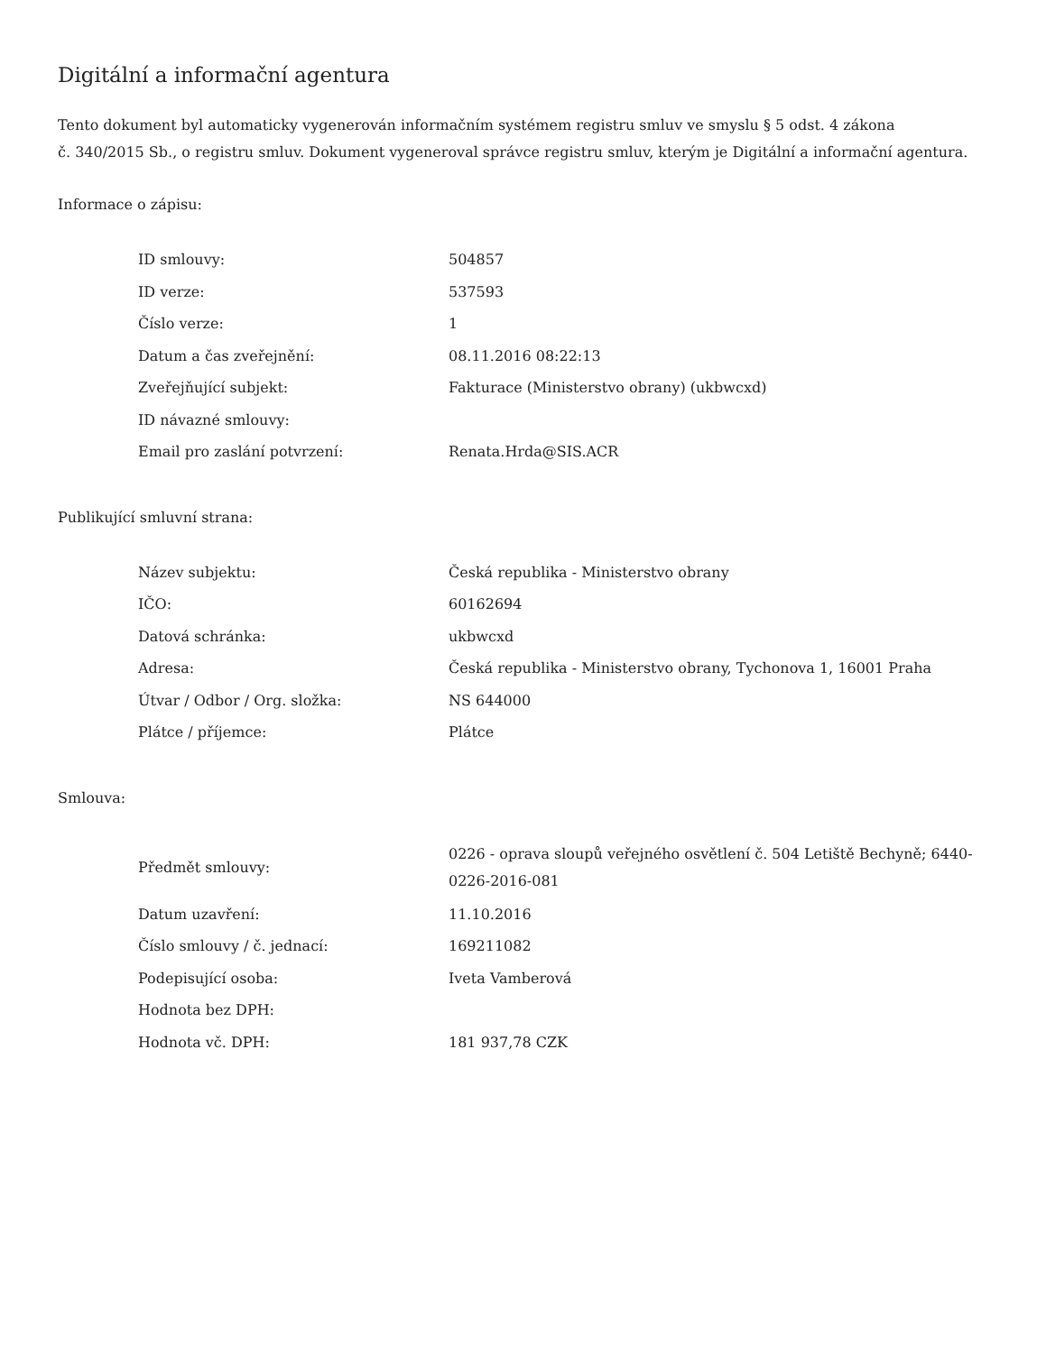Digitální a informační agentura
Tento dokument byl automaticky vygenerován informačním systémem registru smluv ve smyslu § 5 odst. 4 zákona
č. 340/2015 Sb., o registru smluv. Dokument vygeneroval správce registru smluv, kterým je Digitální a informační agentura.
Informace o zápisu:
| ID smlouvy: | 504857 |
| ID verze: | 537593 |
| Číslo verze: | 1 |
| Datum a čas zveřejnění: | 08.11.2016 08:22:13 |
| Zveřejňující subjekt: | Fakturace (Ministerstvo obrany) (ukbwcxd) |
| ID návazné smlouvy: | |
| Email pro zaslání potvrzení: | Renata.Hrda@SIS.ACR |
Publikující smluvní strana:
| Název subjektu: | Česká republika - Ministerstvo obrany |
| IČO: | 60162694 |
| Datová schránka: | ukbwcxd |
| Adresa: | Česká republika - Ministerstvo obrany, Tychonova 1, 16001 Praha |
| Útvar / Odbor / Org. složka: | NS 644000 |
| Plátce / příjemce: | Plátce |
Smlouva:
| Předmět smlouvy: | 0226 - oprava sloupů veřejného osvětlení č. 504 Letiště Bechyně; 6440- 0226-2016-081 |
| Datum uzavření: | 11.10.2016 |
| Číslo smlouvy / č. jednací: | 169211082 |
| Podepisující osoba: | Iveta Vamberová |
| Hodnota bez DPH: | |
| Hodnota vč. DPH: | 181 937,78 CZK |